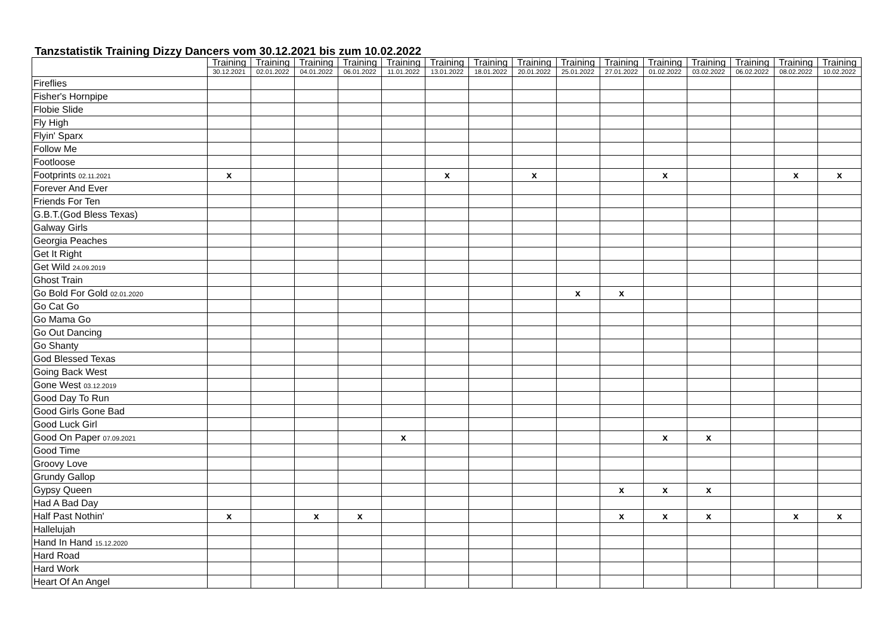Tanzstatistik Training Dizzy Dancers vom 30.12.2021 bis zum 10.02.2022
| | Training 30.12.2021 | Training 02.01.2022 | Training 04.01.2022 | Training 06.01.2022 | Training 11.01.2022 | Training 13.01.2022 | Training 18.01.2022 | Training 20.01.2022 | Training 25.01.2022 | Training 27.01.2022 | Training 01.02.2022 | Training 03.02.2022 | Training 06.02.2022 | Training 08.02.2022 | Training 10.02.2022 |
| --- | --- | --- | --- | --- | --- | --- | --- | --- | --- | --- | --- | --- | --- | --- | --- |
| Fireflies | | | | | | | | | | | | | | | |
| Fisher's Hornpipe | | | | | | | | | | | | | | | |
| Flobie Slide | | | | | | | | | | | | | | | |
| Fly High | | | | | | | | | | | | | | | |
| Flyin' Sparx | | | | | | | | | | | | | | | |
| Follow Me | | | | | | | | | | | | | | | |
| Footloose | | | | | | | | | | | | | | | |
| Footprints 02.11.2021 | x | | | | | x | | x | | | x | | | x | x |
| Forever And Ever | | | | | | | | | | | | | | | |
| Friends For Ten | | | | | | | | | | | | | | | |
| G.B.T.(God Bless Texas) | | | | | | | | | | | | | | | |
| Galway Girls | | | | | | | | | | | | | | | |
| Georgia Peaches | | | | | | | | | | | | | | | |
| Get It Right | | | | | | | | | | | | | | | |
| Get Wild 24.09.2019 | | | | | | | | | | | | | | | |
| Ghost Train | | | | | | | | | | | | | | | |
| Go Bold For Gold 02.01.2020 | | | | | | | | | x | x | | | | | |
| Go Cat Go | | | | | | | | | | | | | | | |
| Go Mama Go | | | | | | | | | | | | | | | |
| Go Out Dancing | | | | | | | | | | | | | | | |
| Go Shanty | | | | | | | | | | | | | | | |
| God Blessed Texas | | | | | | | | | | | | | | | |
| Going Back West | | | | | | | | | | | | | | | |
| Gone West 03.12.2019 | | | | | | | | | | | | | | | |
| Good Day To Run | | | | | | | | | | | | | | | |
| Good Girls Gone Bad | | | | | | | | | | | | | | | |
| Good Luck Girl | | | | | | | | | | | | | | | |
| Good On Paper 07.09.2021 | | | | | x | | | | | | x | x | | | |
| Good Time | | | | | | | | | | | | | | | |
| Groovy Love | | | | | | | | | | | | | | | |
| Grundy Gallop | | | | | | | | | | | | | | | |
| Gypsy Queen | | | | | | | | | | x | x | x | | | |
| Had A Bad Day | | | | | | | | | | | | | | | |
| Half Past Nothin' | x | | x | x | | | | | | x | x | x | | x | x |
| Hallelujah | | | | | | | | | | | | | | | |
| Hand In Hand 15.12.2020 | | | | | | | | | | | | | | | |
| Hard Road | | | | | | | | | | | | | | | |
| Hard Work | | | | | | | | | | | | | | | |
| Heart Of An Angel | | | | | | | | | | | | | | | |